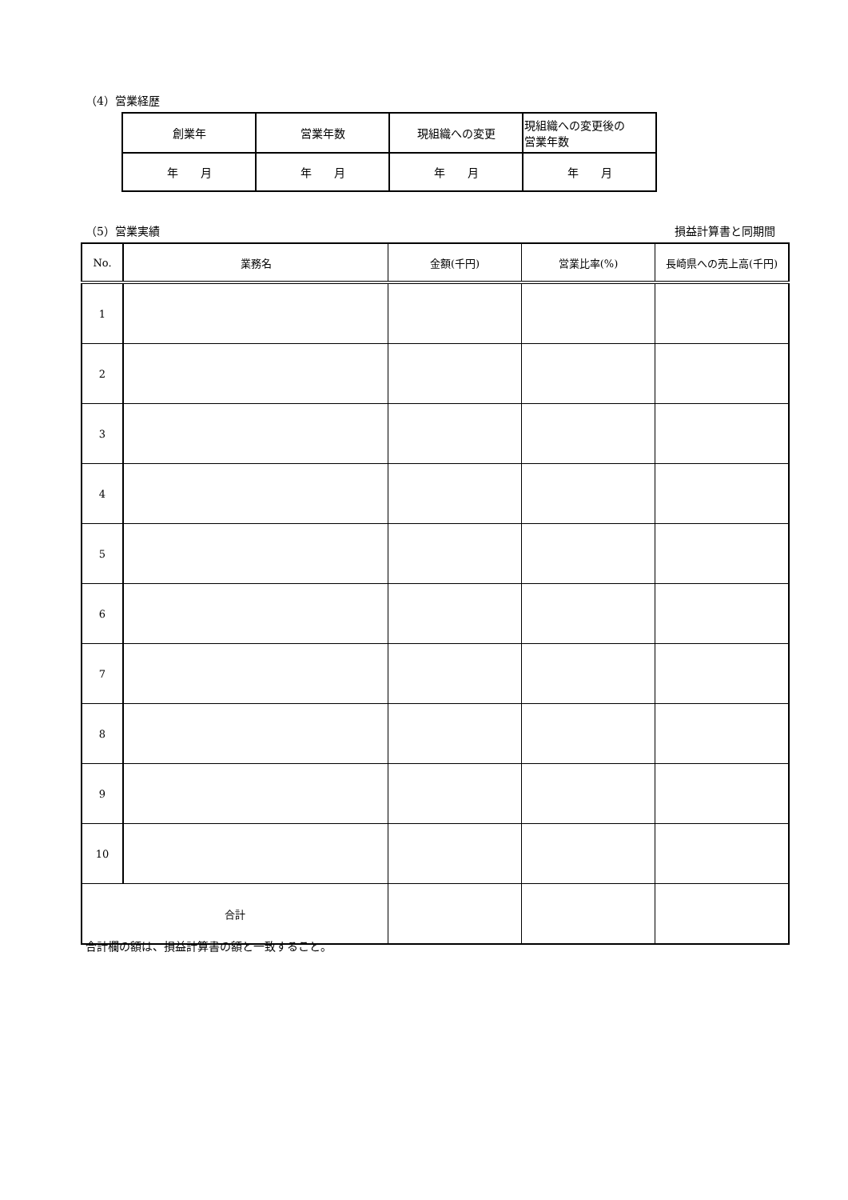（4）営業経歴
| 創業年 | 営業年数 | 現組織への変更 | 現組織への変更後の 営業年数 |
| 年 月 | 年 月 | 年 月 | 年 月 |
（5）営業実績 損益計算書と同期間
| No. | 業務名 | 金額(千円) | 営業比率(%) | 長崎県への売上高(千円) |
| --- | --- | --- | --- | --- |
| 1 | | | | |
| 2 | | | | |
| 3 | | | | |
| 4 | | | | |
| 5 | | | | |
| 6 | | | | |
| 7 | | | | |
| 8 | | | | |
| 9 | | | | |
| 10 | | | | |
| 合計 | | | | |
合計欄の額は、損益計算書の額と一致すること。